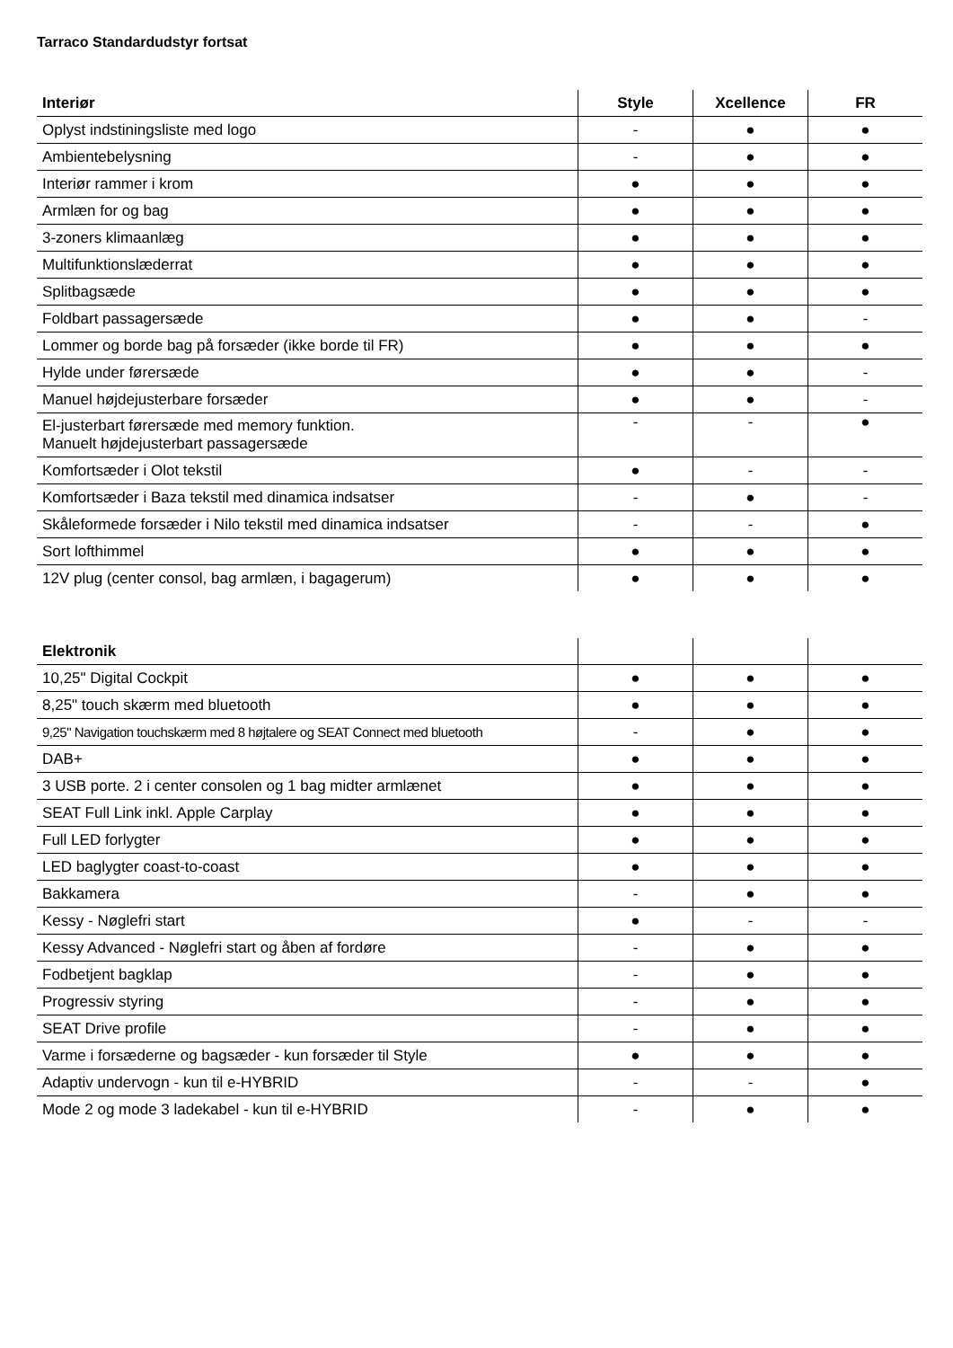Tarraco Standardudstyr fortsat
| Interiør | Style | Xcellence | FR |
| --- | --- | --- | --- |
| Oplyst indstiningsliste med logo | - | ● | ● |
| Ambientebelysning | - | ● | ● |
| Interiør rammer i krom | ● | ● | ● |
| Armlæn for og bag | ● | ● | ● |
| 3-zoners klimaanlæg | ● | ● | ● |
| Multifunktionslæderrat | ● | ● | ● |
| Splitbagsæde | ● | ● | ● |
| Foldbart passagersæde | ● | ● | - |
| Lommer og borde bag på forsæder (ikke borde til FR) | ● | ● | ● |
| Hylde under førersæde | ● | ● | - |
| Manuel højdejusterbare forsæder | ● | ● | - |
| El-justerbart førersæde med memory funktion. Manuelt højdejusterbart passagersæde | - | - | ● |
| Komfortsæder i Olot tekstil | ● | - | - |
| Komfortsæder i Baza tekstil med dinamica indsatser | - | ● | - |
| Skåleformede forsæder i Nilo tekstil med dinamica indsatser | - | - | ● |
| Sort lofthimmel | ● | ● | ● |
| 12V plug (center consol, bag armlæn, i bagagerum) | ● | ● | ● |
| Elektronik | | | |
| --- | --- | --- | --- |
| 10,25" Digital Cockpit | ● | ● | ● |
| 8,25" touch skærm med bluetooth | ● | ● | ● |
| 9,25" Navigation touchskærm med 8 højtalere og SEAT Connect med bluetooth | - | ● | ● |
| DAB+ | ● | ● | ● |
| 3 USB porte. 2 i center consolen og 1 bag midter armlænet | ● | ● | ● |
| SEAT Full Link inkl. Apple Carplay | ● | ● | ● |
| Full LED forlygter | ● | ● | ● |
| LED baglygter coast-to-coast | ● | ● | ● |
| Bakkamera | - | ● | ● |
| Kessy - Nøglefri start | ● | - | - |
| Kessy Advanced - Nøglefri start og åben af fordøre | - | ● | ● |
| Fodbetjent bagklap | - | ● | ● |
| Progressiv styring | - | ● | ● |
| SEAT Drive profile | - | ● | ● |
| Varme i forsæderne og bagsæder - kun forsæder til Style | ● | ● | ● |
| Adaptiv undervogn - kun til e-HYBRID | - | - | ● |
| Mode 2 og mode 3 ladekabel - kun til e-HYBRID | - | ● | ● |